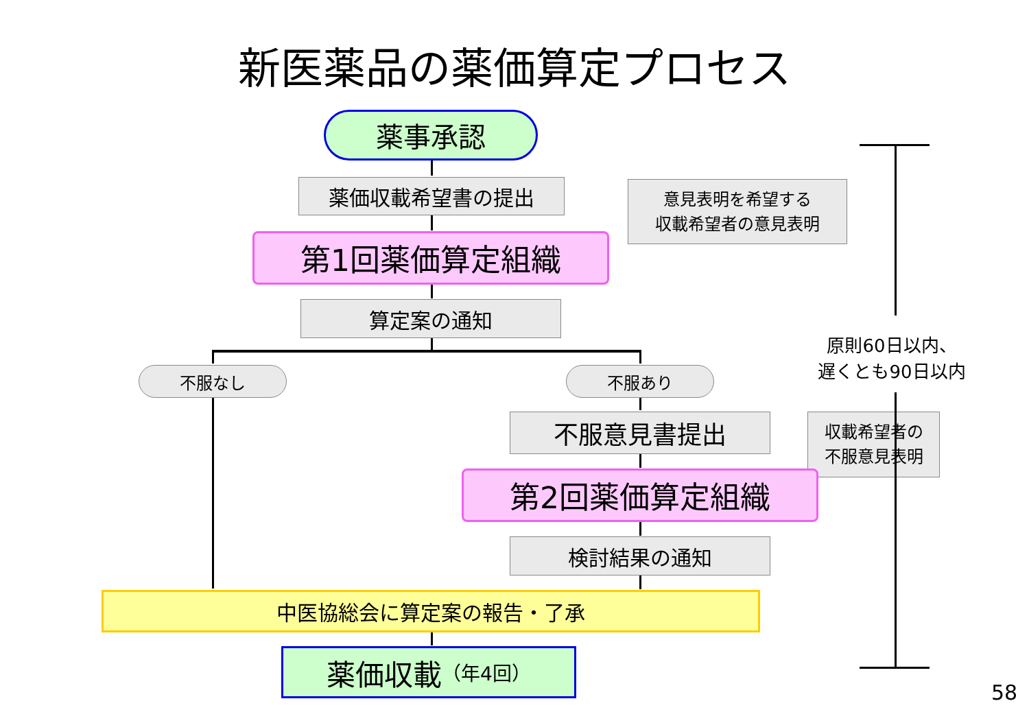新医薬品の薬価算定プロセス
薬事承認
薬価収載希望書の提出
意見表明を希望する
収載希望者の意見表明
第1回薬価算定組織
算定案の通知
原則60日以内、
遅くとも90日以内
不服なし 不服あり
不服意見書提出
収載希望者の
不服意見表明
第2回薬価算定組織
検討結果の通知
中医協総会に算定案の報告・了承
薬価収載 （年4回）
58